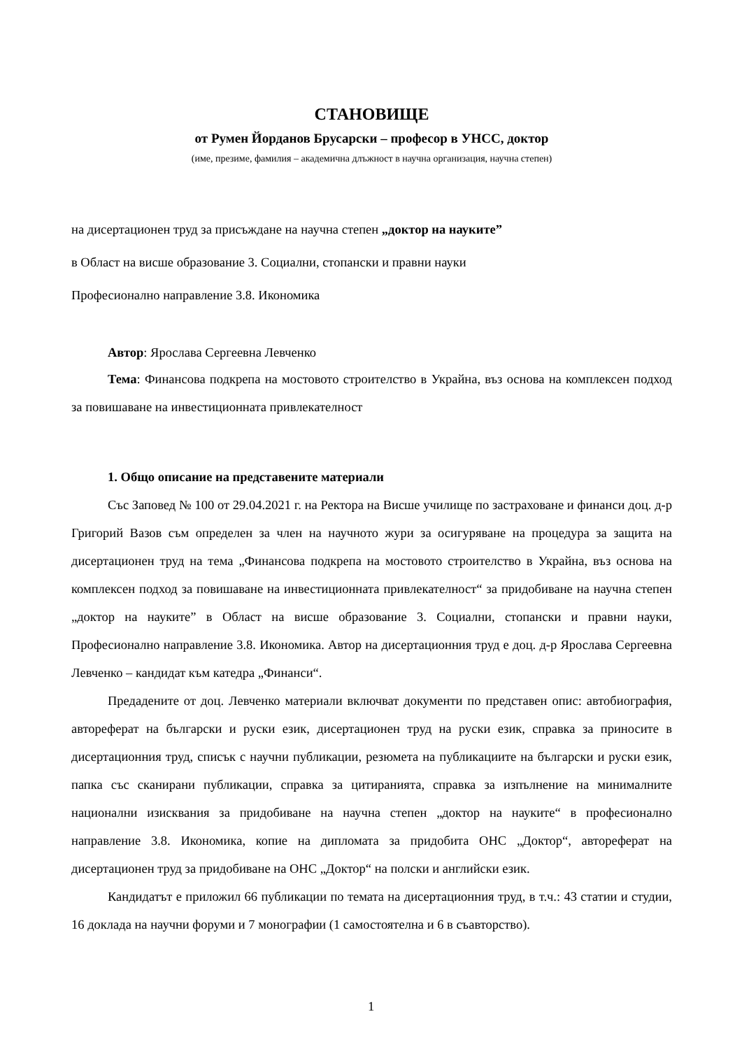СТАНОВИЩЕ
от Румен Йорданов Брусарски – професор в УНСС, доктор
(име, презиме, фамилия – академична длъжност в научна организация, научна степен)
на дисертационен труд за присъждане на научна степен „доктор на науките”
в Област на висше образование 3. Социални, стопански и правни науки
Професионално направление 3.8. Икономика
Автор: Ярослава Сергеевна Левченко
Тема: Финансова подкрепа на мостовото строителство в Украйна, въз основа на комплексен подход за повишаване на инвестиционната привлекателност
1. Общо описание на представените материали
Със Заповед № 100 от 29.04.2021 г. на Ректора на Висше училище по застраховане и финанси доц. д-р Григорий Вазов съм определен за член на научното жури за осигуряване на процедура за защита на дисертационен труд на тема „Финансова подкрепа на мостовото строителство в Украйна, въз основа на комплексен подход за повишаване на инвестиционната привлекателност“ за придобиване на научна степен „доктор на науките” в Област на висше образование 3. Социални, стопански и правни науки, Професионално направление 3.8. Икономика. Автор на дисертационния труд е доц. д-р Ярослава Сергеевна Левченко – кандидат към катедра „Финанси“.
Предадените от доц. Левченко материали включват документи по представен опис: автобиография, автореферат на български и руски език, дисертационен труд на руски език, справка за приносите в дисертационния труд, списък с научни публикации, резюмета на публикациите на български и руски език, папка със сканирани публикации, справка за цитиранията, справка за изпълнение на минималните национални изисквания за придобиване на научна степен „доктор на науките“ в професионално направление 3.8. Икономика, копие на дипломата за придобита ОНС „Доктор“, автореферат на дисертационен труд за придобиване на ОНС „Доктор“ на полски и английски език.
Кандидатът е приложил 66 публикации по темата на дисертационния труд, в т.ч.: 43 статии и студии, 16 доклада на научни форуми и 7 монографии (1 самостоятелна и 6 в съавторство).
1